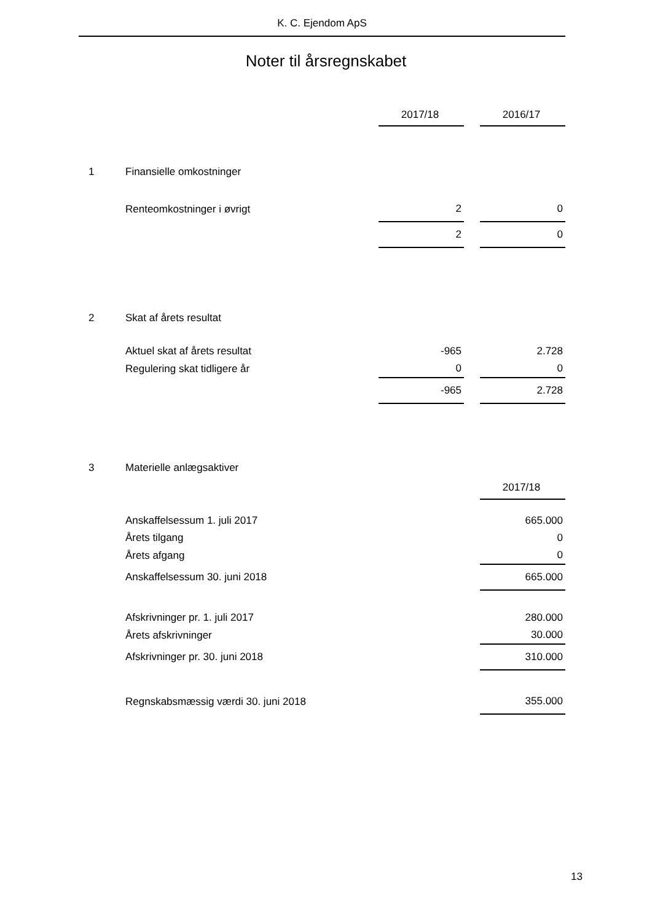K. C. Ejendom ApS
Noter til årsregnskabet
| | | 2017/18 | | 2016/17 |
| 1 | Finansielle omkostninger | | | |
| | Renteomkostninger i øvrigt | 2 | | 0 |
| | | 2 | | 0 |
| 2 | Skat af årets resultat | | | |
| | Aktuel skat af årets resultat | -965 | | 2.728 |
| | Regulering skat tidligere år | 0 | | 0 |
| | | -965 | | 2.728 |
| 3 | Materielle anlægsaktiver | | | |
| | | | | 2017/18 |
| | Anskaffelsessum 1. juli 2017 | | | 665.000 |
| | Årets tilgang | | | 0 |
| | Årets afgang | | | 0 |
| | Anskaffelsessum 30. juni 2018 | | | 665.000 |
| | Afskrivninger pr. 1. juli 2017 | | | 280.000 |
| | Årets afskrivninger | | | 30.000 |
| | Afskrivninger pr. 30. juni 2018 | | | 310.000 |
| | Regnskabsmæssig værdi 30. juni 2018 | | | 355.000 |
13